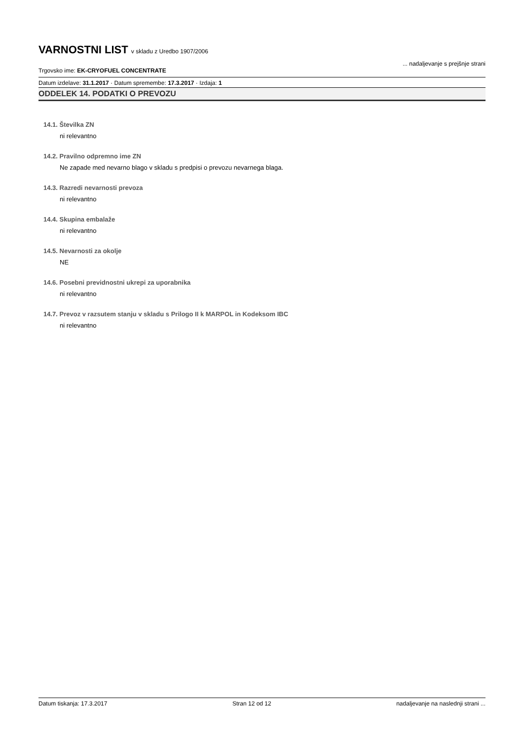VARNOSTNI LIST v skladu z Uredbo 1907/2006
Trgovsko ime: EK-CRYOFUEL CONCENTRATE... nadaljevanje s prejšnje strani
Datum izdelave: 31.1.2017 · Datum spremembe: 17.3.2017 · Izdaja: 1
ODDELEK 14. PODATKI O PREVOZU
14.1. Številka ZN
ni relevantno
14.2. Pravilno odpremno ime ZN
Ne zapade med nevarno blago v skladu s predpisi o prevozu nevarnega blaga.
14.3. Razredi nevarnosti prevoza
ni relevantno
14.4. Skupina embalaže
ni relevantno
14.5. Nevarnosti za okolje
NE
14.6. Posebni previdnostni ukrepi za uporabnika
ni relevantno
14.7. Prevoz v razsutem stanju v skladu s Prilogo II k MARPOL in Kodeksom IBC
ni relevantno
Datum tiskanja: 17.3.2017 Stran 12 od 12 nadaljevanje na naslednji strani ...